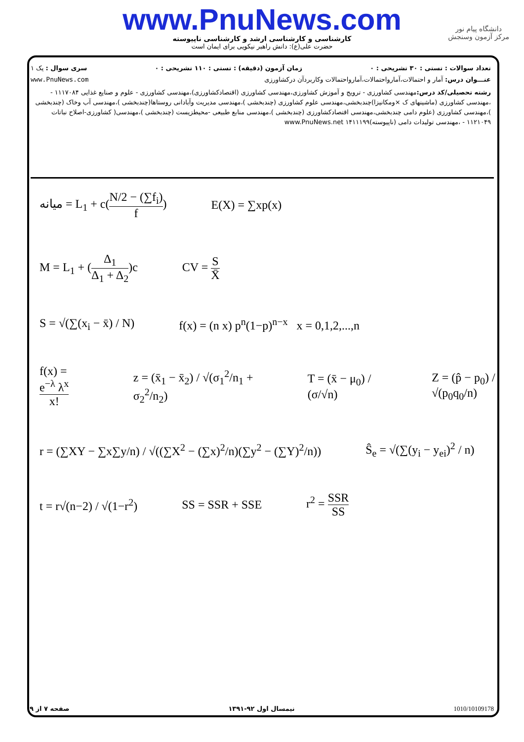www.PnuNews.com
کارشناسی و کارشناسی ارشد و کارشناسی ناپیوسته
حضرت علی(ع): دانش راهبر نیکویی برای ایمان است
دانشگاه پیام نور
مرکز آزمون وسنجش
تعداد سوالات : تستی : ۳۰ تشریحی : ۰ زمان آزمون (دقیقه) : تستی : ۱۱۰ تشریحی : ۰ سری سوال : یک ۱
عنـــوان درس: آمار و احتمالات،آمارواحتمالات،آمارواحتمالات وکاربردآن درکشاورزی www.PnuNews.com
رشته تحصیلی/کد درس: مهندسی کشاورزی - ترویج و آموزش کشاورزی،مهندسی کشاورزی (اقتصادکشاورزی)،مهندسی کشاورزی - علوم و صنایع غذایی ۱۱۱۷۰۸۴ - ،مهندسی کشاورزی (ماشینهای ک ×ومکانیزا)چندبخشی،مهندسی علوم کشاورزی (چندبخشی )،مهندسی مدیریت وآبادانی روستاها(چندبخشی )،مهندسی آب وخاک (چندبخشی )،مهندسی کشاورزی (علوم دامی چندبخشی،مهندسی اقتصادکشاورزی (چندبخشی )،مهندسی منابع طبیعی -محیطزیست (چندبخشی )،مهندسی( کشاورزی-اصلاح نباتات ۱۱۲۱۰۴۹ - ،مهندسی تولیدات دامی (ناپیوسته)۱۴۱۱۱۹۹ www.PnuNews.net
میانه = L<sub>1</sub> + c(N/2 − (∑f<sub>i</sub>) f) E(X) = ∑xp(x)
M = L<sub>1</sub> + (Δ<sub>1</sub> Δ<sub>1</sub> + Δ<sub>2</sub>)c CV = S X̄
S = √(∑(x<sub>i</sub> − x̄) / N) f(x) = (n x) p<sup>n</sup>(1−p)<sup>n−x</sup> x = 0,1,2,...,n
f(x) = e<sup>−λ</sup> λ<sup>x</sup> x! z = (x̄<sub>1</sub> − x̄<sub>2</sub>) / √(σ<sub>1</sub><sup>2</sup>/n<sub>1</sub> + σ<sub>2</sub><sup>2</sup>/n<sub>2</sub>) T = (x̄ − μ<sub>0</sub>) / (σ/√n) Z = (p̂ − p<sub>0</sub>) / √(p<sub>0</sub>q<sub>0</sub>/n)
r = (∑XY − ∑x∑y/n) / √((∑X<sup>2</sup> − (∑x)<sup>2</sup>/n)(∑y<sup>2</sup> − (∑Y)<sup>2</sup>/n)) Ŝ<sub>e</sub> = √(∑(y<sub>i</sub> − y<sub>ei</sub>)<sup>2</sup> / n)
t = r√(n−2) / √(1−r<sup>2</sup>) SS = SSR + SSE r<sup>2</sup> = SSR SS
صفحه ۷ از ۹ نیمسال اول ۹۲-۱۳۹۱ 1010/10109178